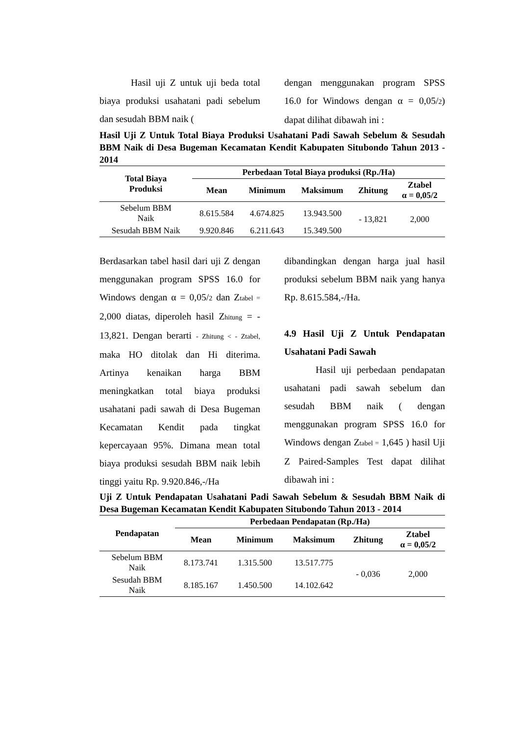Hasil uji Z untuk uji beda total biaya produksi usahatani padi sebelum dan sesudah BBM naik (
dengan menggunakan program SPSS 16.0 for Windows dengan α = 0,05/2) dapat dilihat dibawah ini :
Hasil Uji Z Untuk Total Biaya Produksi Usahatani Padi Sawah Sebelum & Sesudah BBM Naik di Desa Bugeman Kecamatan Kendit Kabupaten Situbondo Tahun 2013 - 2014
| Total Biaya Produksi | Perbedaan Total Biaya produksi (Rp./Ha) | | | | |
| --- | --- | --- | --- | --- | --- |
| | Mean | Minimum | Maksimum | Zhitung | Ztabel α = 0,05/2 |
| Sebelum BBM Naik | 8.615.584 | 4.674.825 | 13.943.500 | - 13,821 | 2,000 |
| Sesudah BBM Naik | 9.920.846 | 6.211.643 | 15.349.500 | | |
Berdasarkan tabel hasil dari uji Z dengan menggunakan program SPSS 16.0 for Windows dengan α = 0,05/2 dan Ztabel = 2,000 diatas, diperoleh hasil Zhitung = - 13,821. Dengan berarti - Zhitung < - Ztabel, maka HO ditolak dan Hi diterima. Artinya kenaikan harga BBM meningkatkan total biaya produksi usahatani padi sawah di Desa Bugeman Kecamatan Kendit pada tingkat kepercayaan 95%. Dimana mean total biaya produksi sesudah BBM naik lebih tinggi yaitu Rp. 9.920.846,-/Ha
dibandingkan dengan harga jual hasil produksi sebelum BBM naik yang hanya Rp. 8.615.584,-/Ha.
4.9 Hasil Uji Z Untuk Pendapatan Usahatani Padi Sawah
Hasil uji perbedaan pendapatan usahatani padi sawah sebelum dan sesudah BBM naik ( dengan menggunakan program SPSS 16.0 for Windows dengan Ztabel = 1,645 ) hasil Uji Z Paired-Samples Test dapat dilihat dibawah ini :
Uji Z Untuk Pendapatan Usahatani Padi Sawah Sebelum & Sesudah BBM Naik di Desa Bugeman Kecamatan Kendit Kabupaten Situbondo Tahun 2013 - 2014
| Pendapatan | Perbedaan Pendapatan (Rp./Ha) | | | | |
| --- | --- | --- | --- | --- | --- |
| | Mean | Minimum | Maksimum | Zhitung | Ztabel α = 0,05/2 |
| Sebelum BBM Naik | 8.173.741 | 1.315.500 | 13.517.775 | - 0,036 | 2,000 |
| Sesudah BBM Naik | 8.185.167 | 1.450.500 | 14.102.642 | | |